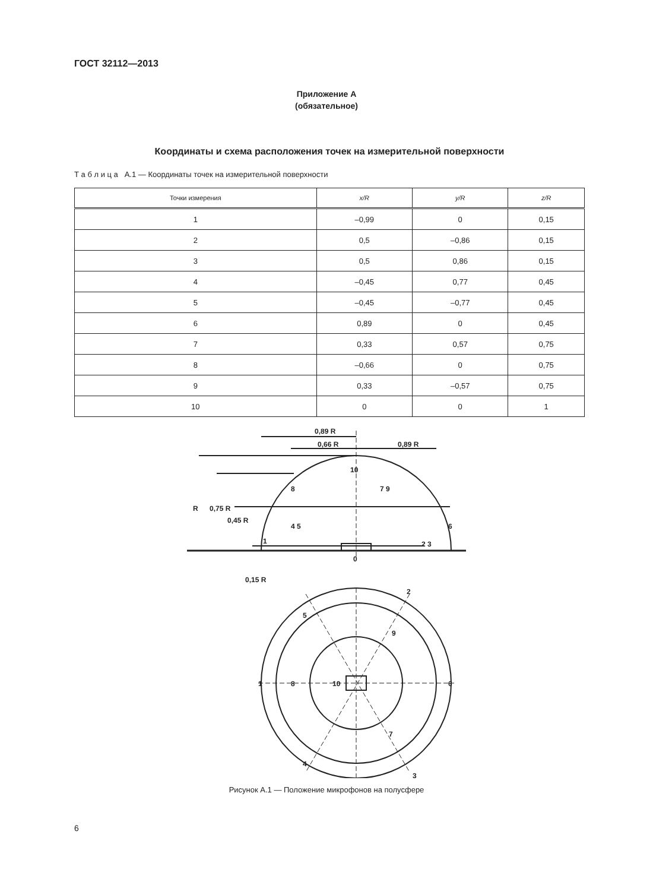ГОСТ 32112—2013
Приложение А
(обязательное)
Координаты и схема расположения точек на измерительной поверхности
Т а б л и ц а А.1 — Координаты точек на измерительной поверхности
| Точки измерения | x/R | y/R | z/R |
| --- | --- | --- | --- |
| 1 | –0,99 | 0 | 0,15 |
| 2 | 0,5 | –0,86 | 0,15 |
| 3 | 0,5 | 0,86 | 0,15 |
| 4 | –0,45 | 0,77 | 0,45 |
| 5 | –0,45 | –0,77 | 0,45 |
| 6 | 0,89 | 0 | 0,45 |
| 7 | 0,33 | 0,57 | 0,75 |
| 8 | –0,66 | 0 | 0,75 |
| 9 | 0,33 | –0,57 | 0,75 |
| 10 | 0 | 0 | 1 |
0,89 R
0,66 R
0,89 R
10
8
7 9
4 5
6
2 3
1
0
10
1
8
6
9
7
5
2
4
3
R
0,75 R
0,45 R
0,15 R
Рисунок А.1 — Положение микрофонов на полусфере
6